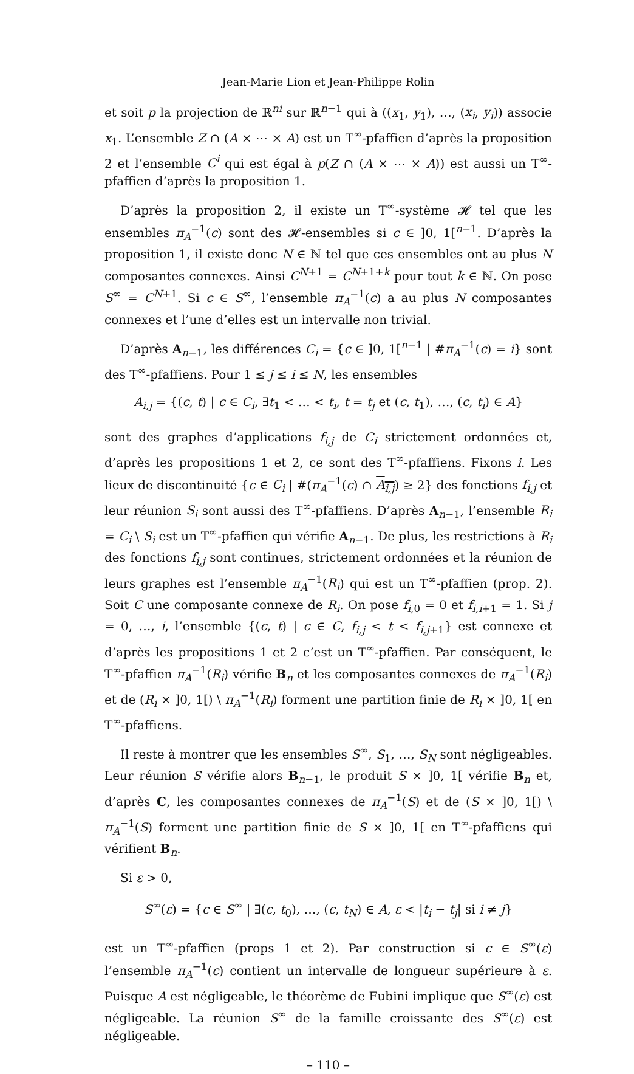Jean-Marie Lion et Jean-Philippe Rolin
et soit p la projection de ℝ<sup>ni</sup> sur ℝ<sup>n−1</sup> qui à ((x<sub>1</sub>, y<sub>1</sub>), …, (x<sub>i</sub>, y<sub>i</sub>)) associe x<sub>1</sub>. L’ensemble Z ∩ (A × ⋯ × A) est un T<sup>∞</sup>-pfaffien d’après la proposition 2 et l’ensemble C<sup>i</sup> qui est égal à p(Z ∩ (A × ⋯ × A)) est aussi un T<sup>∞</sup>-pfaffien d’après la proposition 1.
D’après la proposition 2, il existe un T<sup>∞</sup>-système 𝓗 tel que les ensembles π<sub>A</sub><sup>−1</sup>(c) sont des 𝓗-ensembles si c ∈ ]0, 1[<sup>n−1</sup>. D’après la proposition 1, il existe donc N ∈ ℕ tel que ces ensembles ont au plus N composantes connexes. Ainsi C<sup>N+1</sup> = C<sup>N+1+k</sup> pour tout k ∈ ℕ. On pose S<sup>∞</sup> = C<sup>N+1</sup>. Si c ∈ S<sup>∞</sup>, l’ensemble π<sub>A</sub><sup>−1</sup>(c) a au plus N composantes connexes et l’une d’elles est un intervalle non trivial.
D’après A<sub>n−1</sub>, les différences C<sub>i</sub> = {c ∈ ]0, 1[<sup>n−1</sup> | #π<sub>A</sub><sup>−1</sup>(c) = i} sont des T<sup>∞</sup>-pfaffiens. Pour 1 ≤ j ≤ i ≤ N, les ensembles
A<sub>i,j</sub> = {(c, t) | c ∈ C<sub>i</sub>, ∃t<sub>1</sub> < … < t<sub>i</sub>, t = t<sub>j</sub> et (c, t<sub>1</sub>), …, (c, t<sub>i</sub>) ∈ A}
sont des graphes d’applications f<sub>i,j</sub> de C<sub>i</sub> strictement ordonnées et, d’après les propositions 1 et 2, ce sont des T<sup>∞</sup>-pfaffiens. Fixons i. Les lieux de discontinuité {c ∈ C<sub>i</sub> | #(π<sub>A</sub><sup>−1</sup>(c) ∩ A<sub>i,j</sub>) ≥ 2} des fonctions f<sub>i,j</sub> et leur réunion S<sub>i</sub> sont aussi des T<sup>∞</sup>-pfaffiens. D’après A<sub>n−1</sub>, l’ensemble R<sub>i</sub> = C<sub>i</sub> \ S<sub>i</sub> est un T<sup>∞</sup>-pfaffien qui vérifie A<sub>n−1</sub>. De plus, les restrictions à R<sub>i</sub> des fonctions f<sub>i,j</sub> sont continues, strictement ordonnées et la réunion de leurs graphes est l’ensemble π<sub>A</sub><sup>−1</sup>(R<sub>i</sub>) qui est un T<sup>∞</sup>-pfaffien (prop. 2). Soit C une composante connexe de R<sub>i</sub>. On pose f<sub>i,0</sub> = 0 et f<sub>i,i+1</sub> = 1. Si j = 0, …, i, l’ensemble {(c, t) | c ∈ C, f<sub>i,j</sub> < t < f<sub>i,j+1</sub>} est connexe et d’après les propositions 1 et 2 c’est un T<sup>∞</sup>-pfaffien. Par conséquent, le T<sup>∞</sup>-pfaffien π<sub>A</sub><sup>−1</sup>(R<sub>i</sub>) vérifie B<sub>n</sub> et les composantes connexes de π<sub>A</sub><sup>−1</sup>(R<sub>i</sub>) et de (R<sub>i</sub> × ]0, 1[) \ π<sub>A</sub><sup>−1</sup>(R<sub>i</sub>) forment une partition finie de R<sub>i</sub> × ]0, 1[ en T<sup>∞</sup>-pfaffiens.
Il reste à montrer que les ensembles S<sup>∞</sup>, S<sub>1</sub>, …, S<sub>N</sub> sont négligeables. Leur réunion S vérifie alors B<sub>n−1</sub>, le produit S × ]0, 1[ vérifie B<sub>n</sub> et, d’après C, les composantes connexes de π<sub>A</sub><sup>−1</sup>(S) et de (S × ]0, 1[) \ π<sub>A</sub><sup>−1</sup>(S) forment une partition finie de S × ]0, 1[ en T<sup>∞</sup>-pfaffiens qui vérifient B<sub>n</sub>.
Si ε > 0,
S<sup>∞</sup>(ε) = {c ∈ S<sup>∞</sup> | ∃(c, t<sub>0</sub>), …, (c, t<sub>N</sub>) ∈ A, ε < |t<sub>i</sub> − t<sub>j</sub>| si i ≠ j}
est un T<sup>∞</sup>-pfaffien (props 1 et 2). Par construction si c ∈ S<sup>∞</sup>(ε) l’ensemble π<sub>A</sub><sup>−1</sup>(c) contient un intervalle de longueur supérieure à ε. Puisque A est négligeable, le théorème de Fubini implique que S<sup>∞</sup>(ε) est négligeable. La réunion S<sup>∞</sup> de la famille croissante des S<sup>∞</sup>(ε) est négligeable.
– 110 –